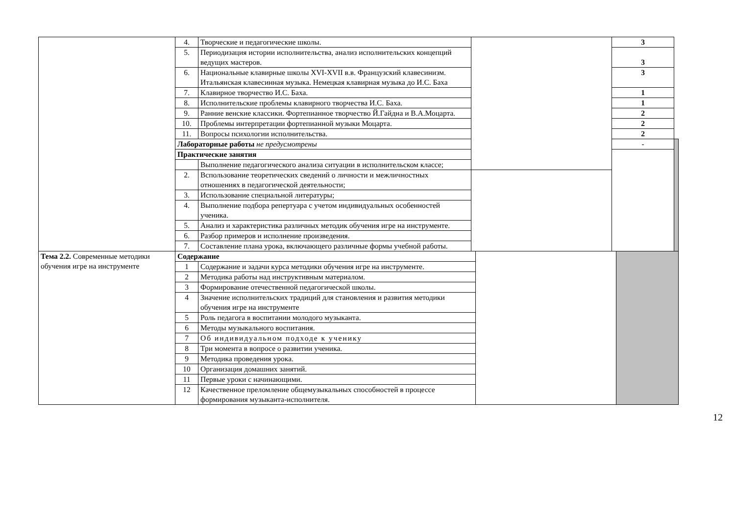| | 4. | Творческие и педагогические школы. | | 3 | |
| | 5. | Периодизация истории исполнительства, анализ исполнительских концепций ведущих мастеров. | | 3 | |
| | 6. | Национальные клавирные школы XVI-XVII в.в. Французский клавесинизм. Итальянская клавесинная музыка. Немецкая клавирная музыка до И.С. Баха | | 3 | |
| | 7. | Клавирное творчество И.С. Баха. | | 1 | |
| | 8. | Исполнительские проблемы клавирного творчества И.С. Баха. | | 1 | |
| | 9. | Ранние венские классики. Фортепианное творчество Й.Гайдна и В.А.Моцарта. | | 2 | |
| | 10. | Проблемы интерпретации фортепианной музыки Моцарта. | | 2 | |
| | 11. | Вопросы психологии исполнительства. | | 2 | |
| | Лабораторные работы не предусмотрены | | | - | |
| | Практические занятия | | | | |
| | | Выполнение педагогического анализа ситуации в исполнительском классе; | | | |
| | 2. | Вспользование теоретических сведений о личности и межличностных отношениях в педагогической деятельности; | | | |
| | 3. | Использование специальной литературы; | | | |
| | 4. | Выполнение подбора репертуара с учетом индивидуальных особенностей ученика. | | | |
| | 5. | Анализ и характеристика различных методик обучения игре на инструменте. | | | |
| | 6. | Разбор примеров и исполнение произведения. | | | |
| | 7. | Составление плана урока, включающего различные формы учебной работы. | | | |
| Тема 2.2. Современные методики обучения игре на инструменте | Содержание | | | |
| | 1 | Содержание и задачи курса методики обучения игре на инструменте. | | |
| | 2 | Методика работы над инструктивным материалом. | | |
| | 3 | Формирование отечественной педагогической школы. | | |
| | 4 | Значение исполнительских традиций для становления и развития методики обучения игре на инструменте | | |
| | 5 | Роль педагога в воспитании молодого музыканта. | | |
| | 6 | Методы музыкального воспитания. | | |
| | 7 | Об индивидуальном подходе к ученику | | |
| | 8 | Три момента в вопросе о развитии ученика. | | |
| | 9 | Методика проведения урока. | | |
| | 10 | Организация домашних занятий. | | |
| | 11 | Первые уроки с начинающими. | | |
| | 12 | Качественное преломление общемузыкальных способностей в процессе формирования музыканта-исполнителя. | | |
12